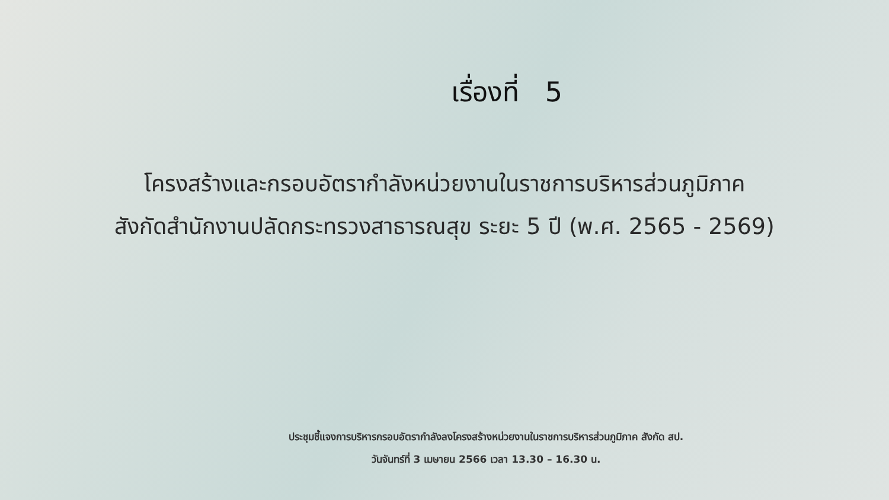เรื่องที่ 5
โครงสร้างและกรอบอัตรากำลังหน่วยงานในราชการบริหารส่วนภูมิภาค
สังกัดสำนักงานปลัดกระทรวงสาธารณสุข ระยะ 5 ปี (พ.ศ. 2565 - 2569)
ประชุมชี้แจงการบริหารกรอบอัตรากำลังลงโครงสร้างหน่วยงานในราชการบริหารส่วนภูมิภาค สังกัด สป.
วันจันทร์ที่ 3 เมษายน 2566 เวลา 13.30 – 16.30 น.